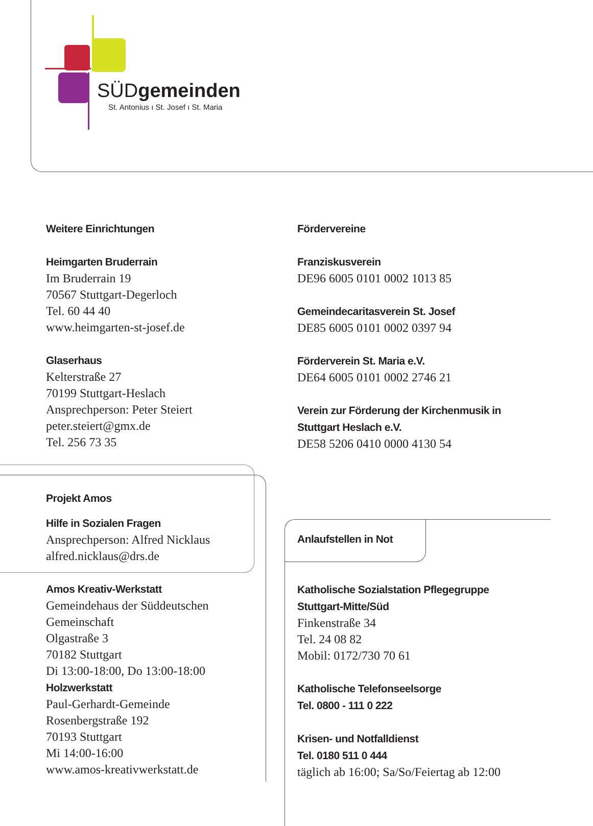SÜDgemeinden
St. Antonius ı St. Josef ı St. Maria
Weitere Einrichtungen
Heimgarten Bruderrain
Im Bruderrain 19
70567 Stuttgart-Degerloch
Tel. 60 44 40
www.heimgarten-st-josef.de
Glaserhaus
Kelterstraße 27
70199 Stuttgart-Heslach
Ansprechperson: Peter Steiert
peter.steiert@gmx.de
Tel. 256 73 35
Fördervereine
Franziskusverein
DE96 6005 0101 0002 1013 85
Gemeindecaritasverein St. Josef
DE85 6005 0101 0002 0397 94
Förderverein St. Maria e.V.
DE64 6005 0101 0002 2746 21
Verein zur Förderung der Kirchenmusik in Stuttgart Heslach e.V.
DE58 5206 0410 0000 4130 54
Projekt Amos
Hilfe in Sozialen Fragen
Ansprechperson: Alfred Nicklaus
alfred.nicklaus@drs.de
Amos Kreativ-Werkstatt
Gemeindehaus der Süddeutschen Gemeinschaft
Olgastraße 3
70182 Stuttgart
Di 13:00-18:00, Do 13:00-18:00
Holzwerkstatt
Paul-Gerhardt-Gemeinde
Rosenbergstraße 192
70193 Stuttgart
Mi 14:00-16:00
www.amos-kreativwerkstatt.de
Anlaufstellen in Not
Katholische Sozialstation Pflegegruppe Stuttgart-Mitte/Süd
Finkenstraße 34
Tel. 24 08 82
Mobil: 0172/730 70 61
Katholische Telefonseelsorge
Tel. 0800 - 111 0 222
Krisen- und Notfalldienst
Tel. 0180 511 0 444
täglich ab 16:00; Sa/So/Feiertag ab 12:00